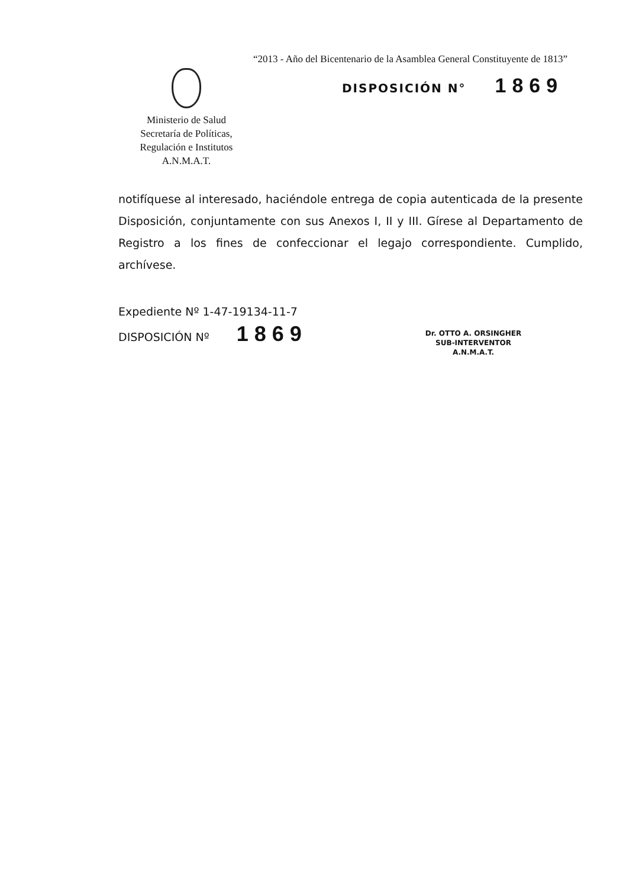“2013 - Año del Bicentenario de la Asamblea General Constituyente de 1813”
Ministerio de Salud
Secretaría de Políticas,
Regulación e Institutos
A.N.M.A.T.
DISPOSICIÓN N° 1869
notifíquese al interesado, haciéndole entrega de copia autenticada de la presente Disposición, conjuntamente con sus Anexos I, II y III. Gírese al Departamento de Registro a los fines de confeccionar el legajo correspondiente. Cumplido, archívese.
Expediente Nº 1-47-19134-11-7
DISPOSICIÓN Nº 1869
Dr. OTTO A. ORSINGHER
SUB-INTERVENTOR
A.N.M.A.T.